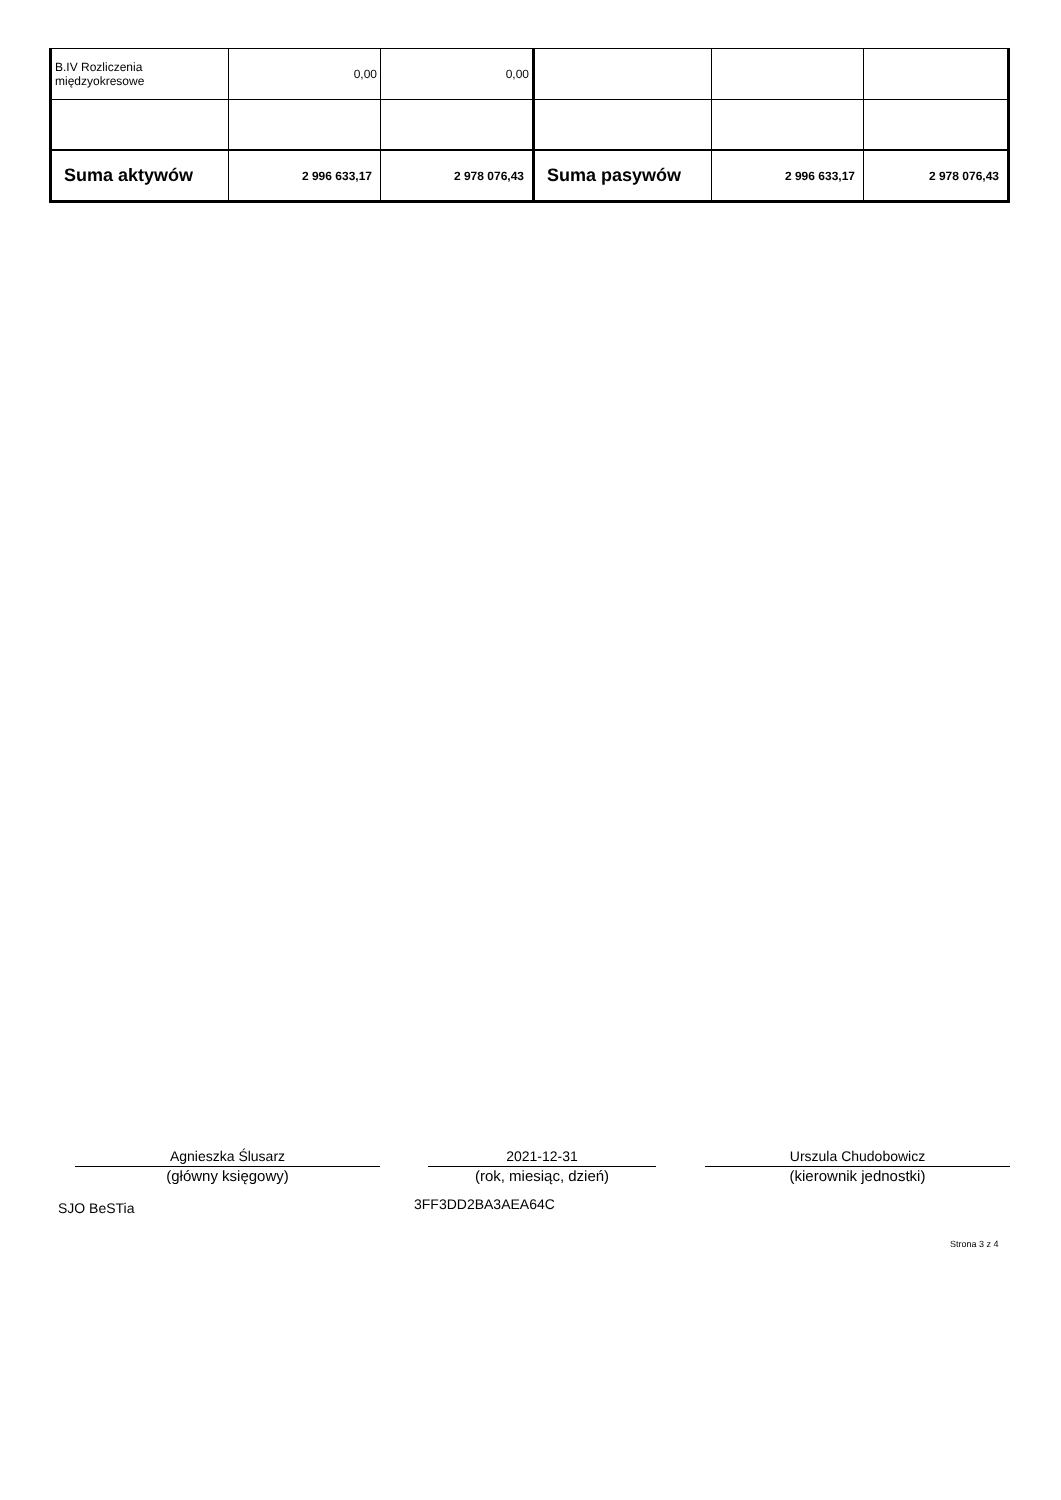| B.IV Rozliczenia międzyokresowe | 0,00 | 0,00 | | | |
| Suma aktywów | 2 996 633,17 | 2 978 076,43 | Suma pasywów | 2 996 633,17 | 2 978 076,43 |
Agnieszka Ślusarz
(główny księgowy)
2021-12-31
(rok, miesiąc, dzień)
Urszula Chudobowicz
(kierownik jednostki)
SJO BeSTia 3FF3DD2BA3AEA64C
Strona 3 z 4